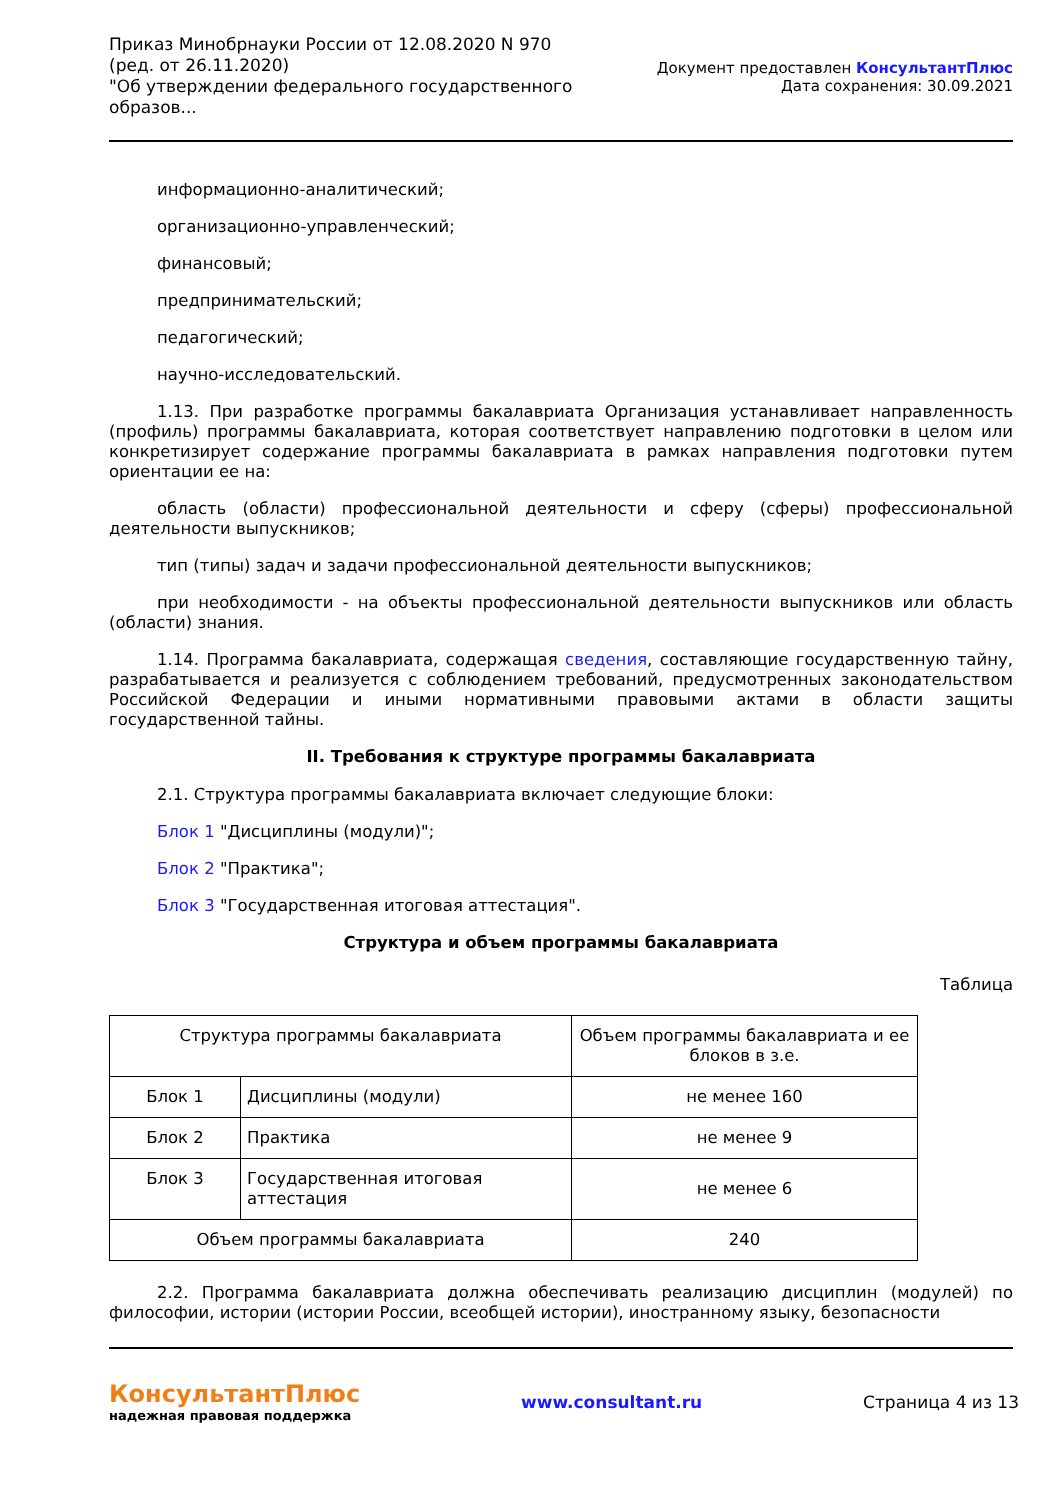Приказ Минобрнауки России от 12.08.2020 N 970
(ред. от 26.11.2020)
"Об утверждении федерального государственного
образов...
Документ предоставлен КонсультантПлюс
Дата сохранения: 30.09.2021
информационно-аналитический;
организационно-управленческий;
финансовый;
предпринимательский;
педагогический;
научно-исследовательский.
1.13. При разработке программы бакалавриата Организация устанавливает направленность (профиль) программы бакалавриата, которая соответствует направлению подготовки в целом или конкретизирует содержание программы бакалавриата в рамках направления подготовки путем ориентации ее на:
область (области) профессиональной деятельности и сферу (сферы) профессиональной деятельности выпускников;
тип (типы) задач и задачи профессиональной деятельности выпускников;
при необходимости - на объекты профессиональной деятельности выпускников или область (области) знания.
1.14. Программа бакалавриата, содержащая сведения, составляющие государственную тайну, разрабатывается и реализуется с соблюдением требований, предусмотренных законодательством Российской Федерации и иными нормативными правовыми актами в области защиты государственной тайны.
II. Требования к структуре программы бакалавриата
2.1. Структура программы бакалавриата включает следующие блоки:
Блок 1 "Дисциплины (модули)";
Блок 2 "Практика";
Блок 3 "Государственная итоговая аттестация".
Структура и объем программы бакалавриата
Таблица
| Структура программы бакалавриата | | Объем программы бакалавриата и ее блоков в з.е. |
| Блок 1 | Дисциплины (модули) | не менее 160 |
| Блок 2 | Практика | не менее 9 |
| Блок 3 | Государственная итоговая аттестация | не менее 6 |
| Объем программы бакалавриата | | 240 |
2.2. Программа бакалавриата должна обеспечивать реализацию дисциплин (модулей) по философии, истории (истории России, всеобщей истории), иностранному языку, безопасности
КонсультантПлюс
надежная правовая поддержка
www.consultant.ru Страница 4 из 13